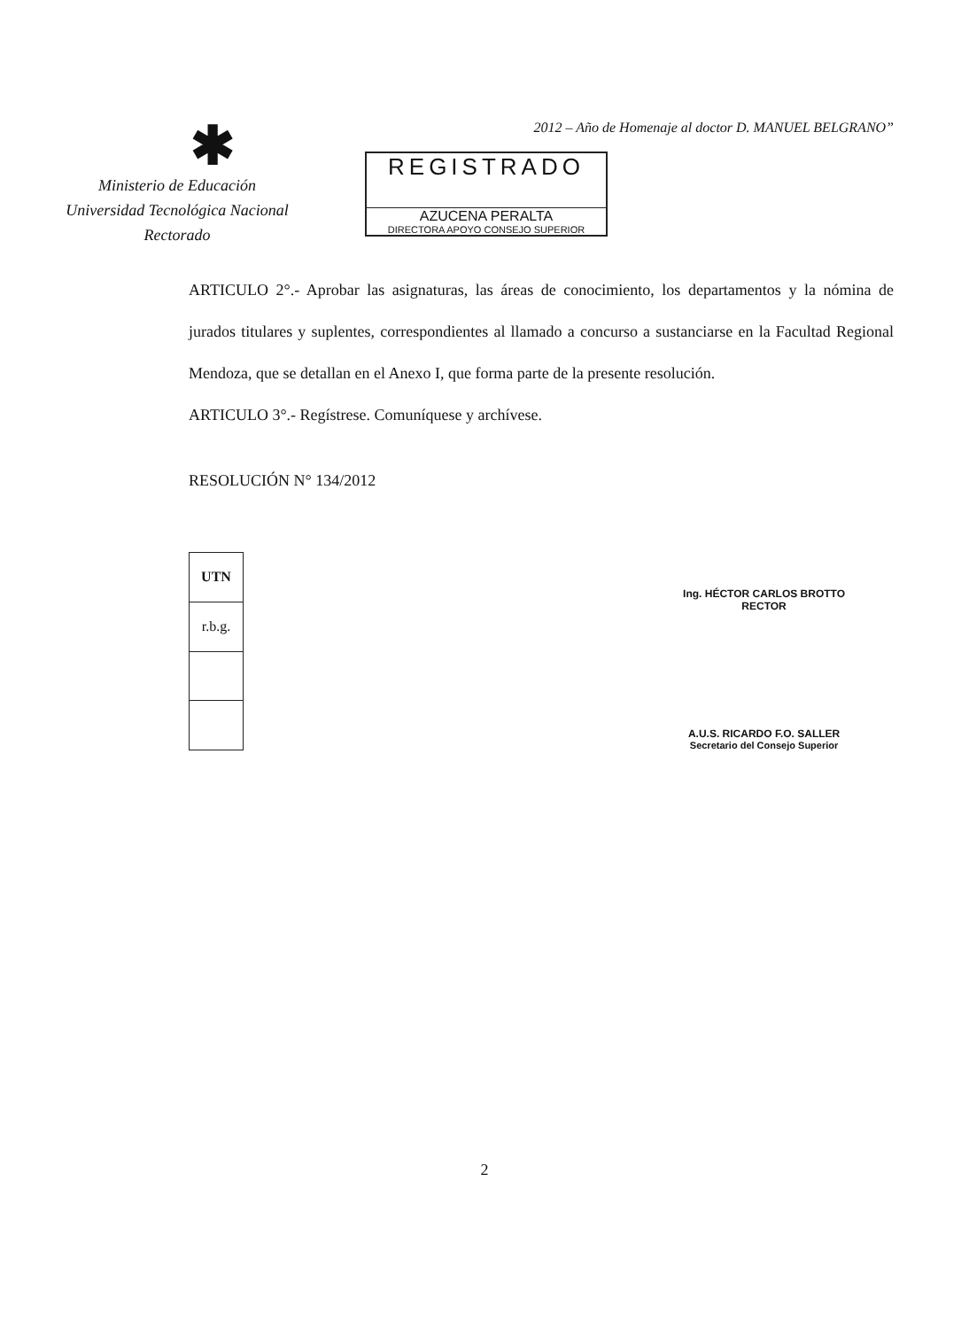✱
Ministerio de Educación
Universidad Tecnológica Nacional
Rectorado
2012 – Año de Homenaje al doctor D. MANUEL BELGRANO”
REGISTRADO
AZUCENA PERALTA
DIRECTORA APOYO CONSEJO SUPERIOR
ARTICULO 2°.- Aprobar las asignaturas, las áreas de conocimiento, los departamentos y la nómina de jurados titulares y suplentes, correspondientes al llamado a concurso a sustanciarse en la Facultad Regional Mendoza, que se detallan en el Anexo I, que forma parte de la presente resolución.
ARTICULO 3°.- Regístrese. Comuníquese y archívese.
RESOLUCIÓN N° 134/2012
| UTN |
| r.b.g. |
Ing. HÉCTOR CARLOS BROTTO
RECTOR
A.U.S. RICARDO F.O. SALLER
Secretario del Consejo Superior
2